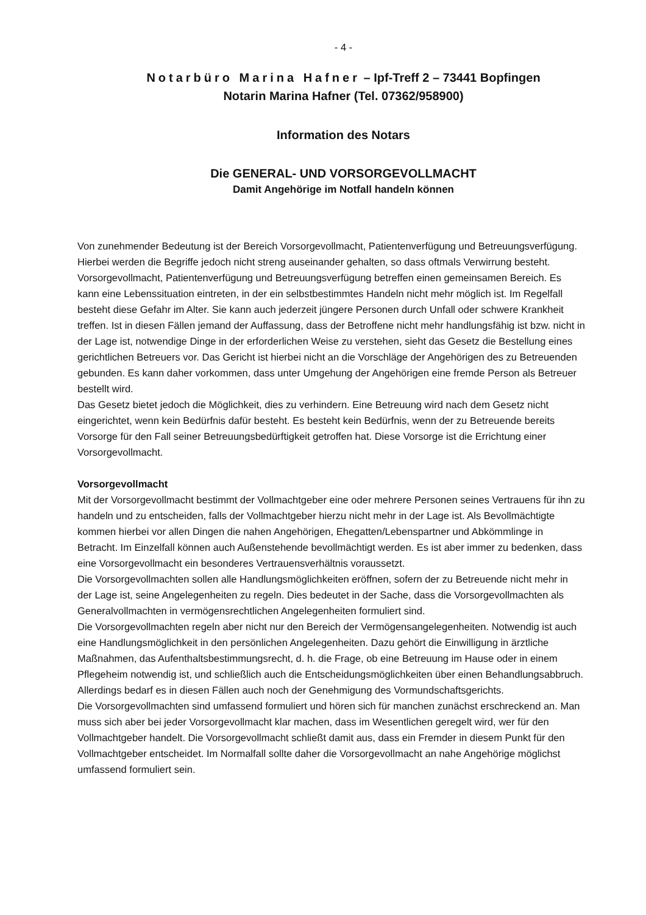- 4 -
Notarbüro Marina Hafner – Ipf-Treff 2 – 73441 Bopfingen
Notarin Marina Hafner (Tel. 07362/958900)
Information des Notars
Die GENERAL- UND VORSORGEVOLLMACHT
Damit Angehörige im Notfall handeln können
Von zunehmender Bedeutung ist der Bereich Vorsorgevollmacht, Patientenverfügung und Betreuungsverfügung. Hierbei werden die Begriffe jedoch nicht streng auseinander gehalten, so dass oftmals Verwirrung besteht.
Vorsorgevollmacht, Patientenverfügung und Betreuungsverfügung betreffen einen gemeinsamen Bereich. Es kann eine Lebenssituation eintreten, in der ein selbstbestimmtes Handeln nicht mehr möglich ist. Im Regelfall besteht diese Gefahr im Alter. Sie kann auch jederzeit jüngere Personen durch Unfall oder schwere Krankheit treffen. Ist in diesen Fällen jemand der Auffassung, dass der Betroffene nicht mehr handlungsfähig ist bzw. nicht in der Lage ist, notwendige Dinge in der erforderlichen Weise zu verstehen, sieht das Gesetz die Bestellung eines gerichtlichen Betreuers vor. Das Gericht ist hierbei nicht an die Vorschläge der Angehörigen des zu Betreuenden gebunden. Es kann daher vorkommen, dass unter Umgehung der Angehörigen eine fremde Person als Betreuer bestellt wird.
Das Gesetz bietet jedoch die Möglichkeit, dies zu verhindern. Eine Betreuung wird nach dem Gesetz nicht eingerichtet, wenn kein Bedürfnis dafür besteht. Es besteht kein Bedürfnis, wenn der zu Betreuende bereits Vorsorge für den Fall seiner Betreuungsbedürftigkeit getroffen hat. Diese Vorsorge ist die Errichtung einer Vorsorgevollmacht.
Vorsorgevollmacht
Mit der Vorsorgevollmacht bestimmt der Vollmachtgeber eine oder mehrere Personen seines Vertrauens für ihn zu handeln und zu entscheiden, falls der Vollmachtgeber hierzu nicht mehr in der Lage ist. Als Bevollmächtigte kommen hierbei vor allen Dingen die nahen Angehörigen, Ehegatten/Lebenspartner und Abkömmlinge in Betracht. Im Einzelfall können auch Außenstehende bevollmächtigt werden. Es ist aber immer zu bedenken, dass eine Vorsorgevollmacht ein besonderes Vertrauensverhältnis voraussetzt.
Die Vorsorgevollmachten sollen alle Handlungsmöglichkeiten eröffnen, sofern der zu Betreuende nicht mehr in der Lage ist, seine Angelegenheiten zu regeln. Dies bedeutet in der Sache, dass die Vorsorgevollmachten als Generalvollmachten in vermögensrechtlichen Angelegenheiten formuliert sind.
Die Vorsorgevollmachten regeln aber nicht nur den Bereich der Vermögensangelegenheiten. Notwendig ist auch eine Handlungsmöglichkeit in den persönlichen Angelegenheiten. Dazu gehört die Einwilligung in ärztliche Maßnahmen, das Aufenthaltsbestimmungsrecht, d. h. die Frage, ob eine Betreuung im Hause oder in einem Pflegeheim notwendig ist, und schließlich auch die Entscheidungsmöglichkeiten über einen Behandlungsabbruch. Allerdings bedarf es in diesen Fällen auch noch der Genehmigung des Vormundschaftsgerichts.
Die Vorsorgevollmachten sind umfassend formuliert und hören sich für manchen zunächst erschreckend an. Man muss sich aber bei jeder Vorsorgevollmacht klar machen, dass im Wesentlichen geregelt wird, wer für den Vollmachtgeber handelt. Die Vorsorgevollmacht schließt damit aus, dass ein Fremder in diesem Punkt für den Vollmachtgeber entscheidet. Im Normalfall sollte daher die Vorsorgevollmacht an nahe Angehörige möglichst umfassend formuliert sein.